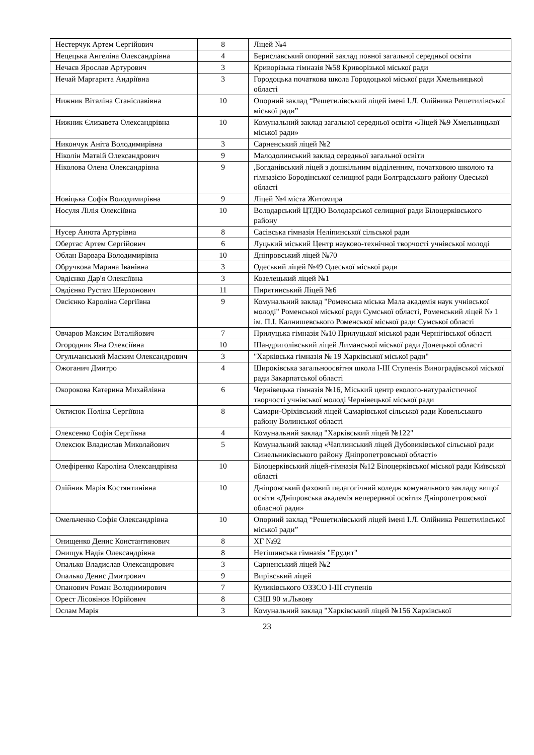| Нестерчук Артем Сергійович | 8 | Ліцей №4 |
| Нецецька Ангеліна Олександрівна | 4 | Бериславський опорний заклад повної загальної середньої освіти |
| Нечаєв Ярослав Артурович | 3 | Криворізька гімназія №58 Криворізької міської ради |
| Нечай Маргарита Андріївна | 3 | Городоцька початкова школа Городоцької міської ради Хмельницької області |
| Нижник Віталіна Станіславівна | 10 | Опорний заклад “Решетилівський ліцей імені І.Л. Олійника Решетилівської міської ради” |
| Нижник Єлизавета Олександрівна | 10 | Комунальний заклад загальної середньої освіти «Ліцей №9 Хмельницької міської ради» |
| Никончук Аніта Володимирівна | 3 | Сарненський ліцей №2 |
| Ніколін Матвій Олександрович | 9 | Малодолинський заклад середньої загальної освіти |
| Ніколова Олена Олександрівна | 9 | ,Богданівський ліцей з дошкільним відділенням, початковою школою та гімназією Бородінської селищної ради Болградського району Одеської області |
| Новіцька Софія Володимирівна | 9 | Ліцей №4 міста Житомира |
| Носуля Лілія Олексіївна | 10 | Володарський ЦТДЮ Володарської селищної ради Білоцерківського району |
| Нусер Анюта Артурівна | 8 | Сасівська гімназія Неліпинської сільської ради |
| Обертас Артем Сергійович | 6 | Луцький міський Центр науково-технічної творчості учнівської молоді |
| Облан Варвара Володимирівна | 10 | Дніпровський ліцей №70 |
| Обручкова Марина Іванівна | 3 | Одеський ліцей №49 Одеської міської ради |
| Овдієнко Дар'я Олексіївна | 3 | Козелецький ліцей №1 |
| Овдієнко Рустам Шерхонович | 11 | Пирятинський Ліцей №6 |
| Овсієнко Кароліна Сергіївна | 9 | Комунальний заклад "Роменська міська Мала академія наук учнівської молоді" Роменської міської ради Сумської області, Роменський ліцей № 1 ім. П.І. Калнишевського Роменської міської ради Сумської області |
| Овчаров Максим Віталійович | 7 | Прилуцька гімназія №10 Прилуцької міської ради Чернігівської області |
| Огородник Яна Олексіївна | 10 | Шандриголівський ліцей Лиманської міської ради Донецької області |
| Огульчанський Маским Олександрович | 3 | "Харківська гімназія № 19 Харківської міської ради" |
| Ожоганич Дмитро | 4 | Широківська загальноосвітня школа І-ІІІ Ступенів Виноградівської міської ради Закарпатської області |
| Окорокова Катерина Михайлівна | 6 | Чернівецька гімназія №16, Міський центр еколого-натуралістичної творчості учнівської молоді Чернівецької міської ради |
| Октисюк Поліна Сергіївна | 8 | Самари-Оріхівський ліцей Самарівської сільської ради Ковельського району Волинської області |
| Олексенко Софія Сергіївна | 4 | Комунальний заклад "Харківський ліцей №122" |
| Олексюк Владислав Миколайович | 5 | Комунальний заклад «Чаплинський ліцей Дубовиківської сільської ради Синельниківського району Дніпропетровської області» |
| Олефіренко Кароліна Олександрівна | 10 | Білоцерківський ліцей-гімназія №12 Білоцерківської міської ради Київської області |
| Олійник Марія Костянтинівна | 10 | Дніпровський фаховий педагогічний коледж комунального закладу вищої освіти «Дніпровська академія неперервної освіти» Дніпропетровської обласної ради» |
| Омельченко Софія Олександрівна | 10 | Опорний заклад “Решетилівський ліцей імені І.Л. Олійника Решетилівської міської ради” |
| Онищенко Денис Константинович | 8 | ХГ №92 |
| Онищук Надія Олександрівна | 8 | Нетішинська гімназія "Ерудит" |
| Опалько Владислав Олександрович | 3 | Сарненський ліцей №2 |
| Опалько Денис Дмитрович | 9 | Вирівський ліцей |
| Опанович Роман Володимирович | 7 | Куликівського ОЗЗСО І-ІІІ ступенів |
| Орест Лісовінов Юрійович | 8 | СЗШ 90 м.Львову |
| Ослам Марія | 3 | Комунальний заклад "Харківський ліцей №156 Харківської |
23